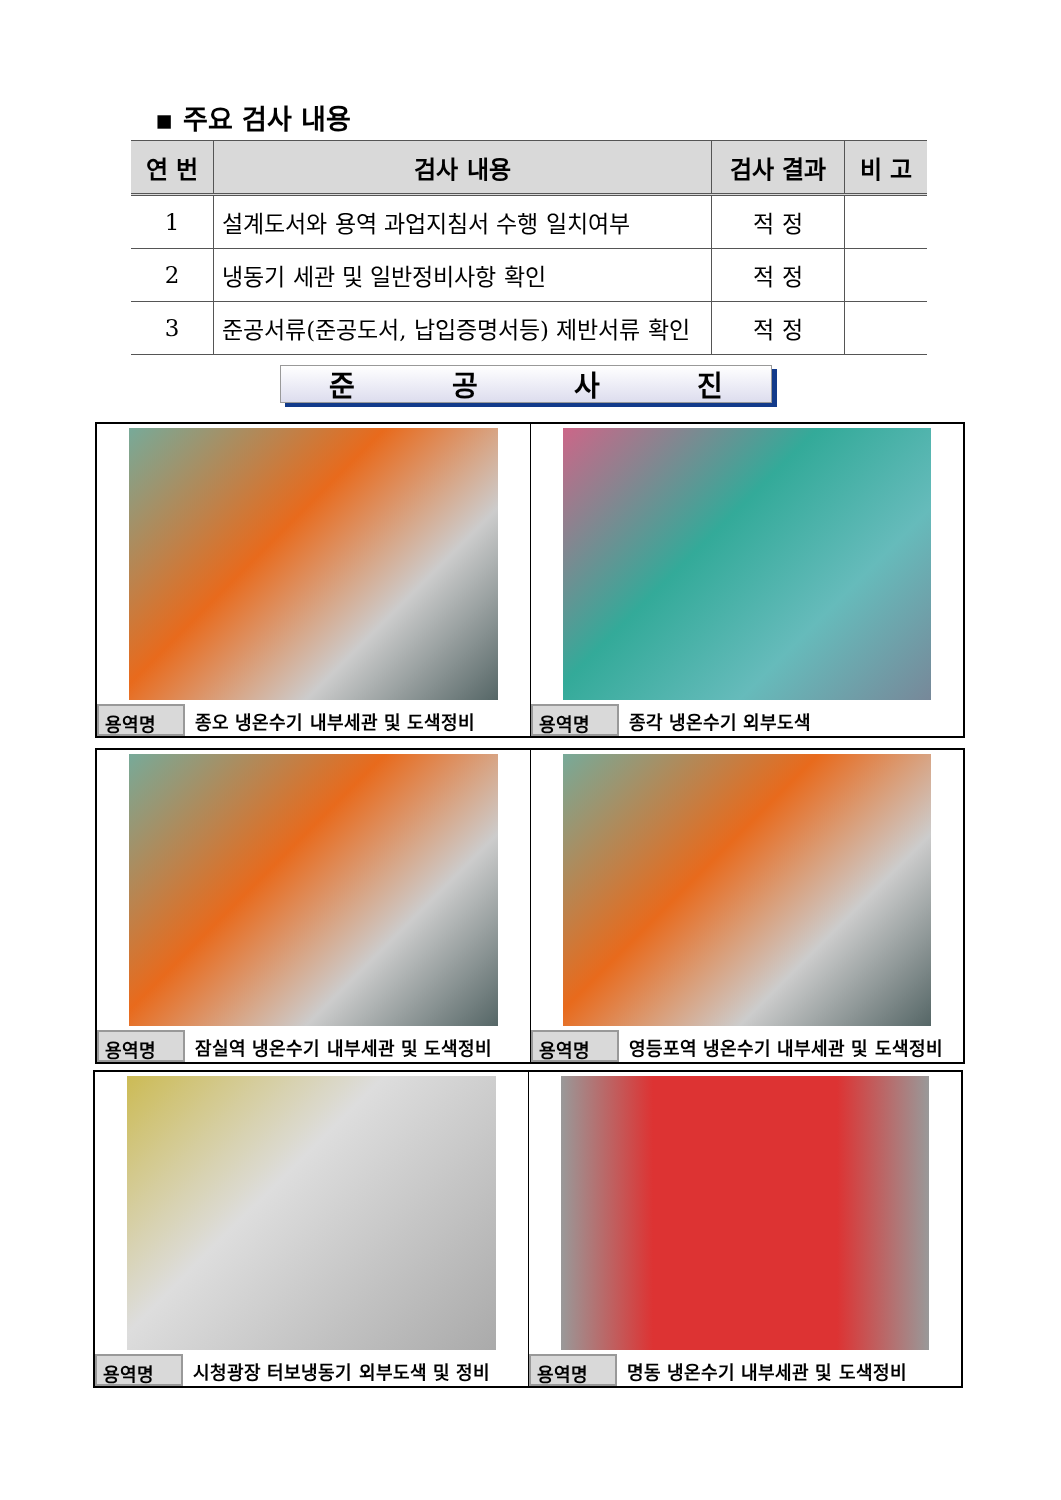▪ 주요 검사 내용
| 연 번 | 검사 내용 | 검사 결과 | 비 고 |
| --- | --- | --- | --- |
| 1 | 설계도서와 용역 과업지침서 수행 일치여부 | 적 정 | |
| 2 | 냉동기 세관 및 일반정비사항 확인 | 적 정 | |
| 3 | 준공서류(준공도서, 납입증명서등) 제반서류 확인 | 적 정 | |
준공사진
용역명 종오 냉온수기 내부세관 및 도색정비
용역명 종각 냉온수기 외부도색
용역명 잠실역 냉온수기 내부세관 및 도색정비
용역명 영등포역 냉온수기 내부세관 및 도색정비
용역명 시청광장 터보냉동기 외부도색 및 정비
용역명 명동 냉온수기 내부세관 및 도색정비